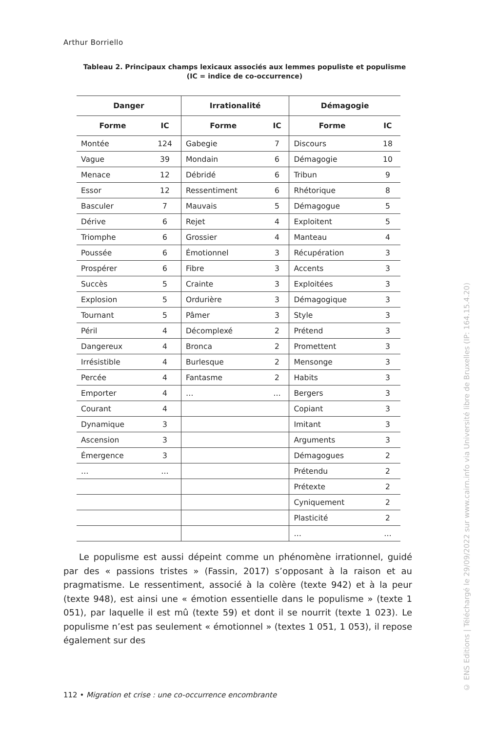Arthur Borriello
Tableau 2. Principaux champs lexicaux associés aux lemmes populiste et populisme
(IC = indice de co-occurrence)
| Danger | | Irrationalité | | Démagogie | |
| --- | --- | --- | --- | --- | --- |
| Forme | IC | Forme | IC | Forme | IC |
| Montée | 124 | Gabegie | 7 | Discours | 18 |
| Vague | 39 | Mondain | 6 | Démagogie | 10 |
| Menace | 12 | Débridé | 6 | Tribun | 9 |
| Essor | 12 | Ressentiment | 6 | Rhétorique | 8 |
| Basculer | 7 | Mauvais | 5 | Démagogue | 5 |
| Dérive | 6 | Rejet | 4 | Exploitent | 5 |
| Triomphe | 6 | Grossier | 4 | Manteau | 4 |
| Poussée | 6 | Émotionnel | 3 | Récupération | 3 |
| Prospérer | 6 | Fibre | 3 | Accents | 3 |
| Succès | 5 | Crainte | 3 | Exploitées | 3 |
| Explosion | 5 | Ordurière | 3 | Démagogique | 3 |
| Tournant | 5 | Pâmer | 3 | Style | 3 |
| Péril | 4 | Décomplexé | 2 | Prétend | 3 |
| Dangereux | 4 | Bronca | 2 | Promettent | 3 |
| Irrésistible | 4 | Burlesque | 2 | Mensonge | 3 |
| Percée | 4 | Fantasme | 2 | Habits | 3 |
| Emporter | 4 | … | … | Bergers | 3 |
| Courant | 4 | | | Copiant | 3 |
| Dynamique | 3 | | | Imitant | 3 |
| Ascension | 3 | | | Arguments | 3 |
| Émergence | 3 | | | Démagogues | 2 |
| … | … | | | Prétendu | 2 |
| | | | | Prétexte | 2 |
| | | | | Cyniquement | 2 |
| | | | | Plasticité | 2 |
| | | | | … | … |
Le populisme est aussi dépeint comme un phénomène irrationnel, guidé par des « passions tristes » (Fassin, 2017) s’opposant à la raison et au pragmatisme. Le ressentiment, associé à la colère (texte 942) et à la peur (texte 948), est ainsi une « émotion essentielle dans le populisme » (texte 1 051), par laquelle il est mû (texte 59) et dont il se nourrit (texte 1 023). Le populisme n’est pas seulement « émotionnel » (textes 1 051, 1 053), il repose également sur des
112 • Migration et crise : une co-occurrence encombrante
© ENS Editions | Téléchargé le 29/09/2022 sur www.cairn.info via Université libre de Bruxelles (IP: 164.15.4.20)